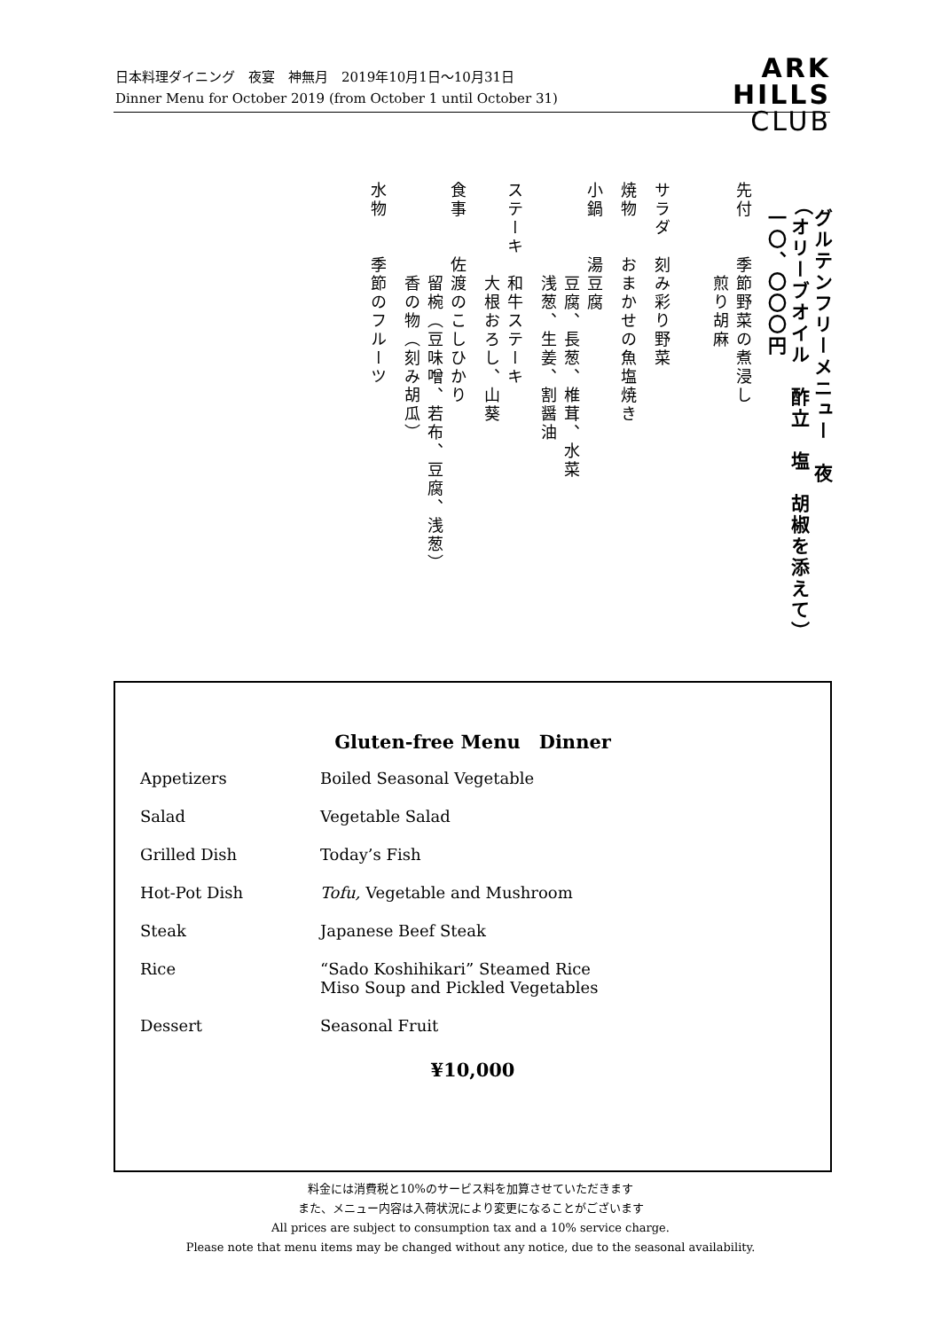日本料理ダイニング　夜宴　神無月　2019年10月1日～10月31日
Dinner Menu for October 2019 (from October 1 until October 31)
ARK
HILLS
CLUB
グルテンフリーメニュー　夜
（オリーブオイル　酢立　塩　胡椒を添えて）
一〇、〇〇〇円
先付　　季節野菜の煮浸し
　　　　　煎り胡麻
サラダ　刻み彩り野菜
焼物　　おまかせの魚塩焼き
小鍋　　湯豆腐
　　　　　豆腐、長葱、椎茸、水菜
　　　　　浅葱、生姜、割醤油
ステーキ　和牛ステーキ
　　　　　大根おろし、山葵
食事　　佐渡のこしひかり
　　　　　留椀（豆味噌、若布、豆腐、浅葱）
　　　　　香の物（刻み胡瓜）
水物　　季節のフルーツ
Gluten-free Menu　Dinner
| Appetizers | Boiled Seasonal Vegetable |
| Salad | Vegetable Salad |
| Grilled Dish | Today’s Fish |
| Hot-Pot Dish | Tofu, Vegetable and Mushroom |
| Steak | Japanese Beef Steak |
| Rice | “Sado Koshihikari” Steamed Rice Miso Soup and Pickled Vegetables |
| Dessert | Seasonal Fruit |
¥10,000
料金には消費税と10%のサービス料を加算させていただきます
また、メニュー内容は入荷状況により変更になることがございます
All prices are subject to consumption tax and a 10% service charge.
Please note that menu items may be changed without any notice, due to the seasonal availability.